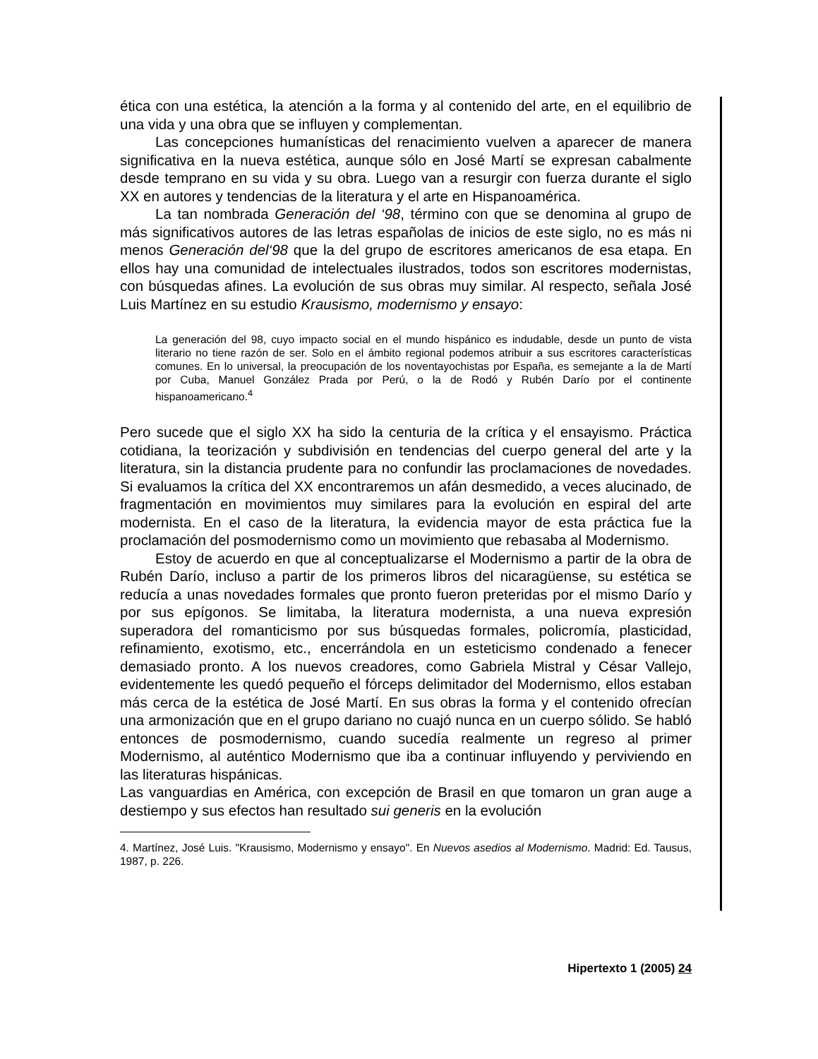ética con una estética, la atención a la forma y al contenido del arte, en el equilibrio de una vida y una obra que se influyen y complementan.
Las concepciones humanísticas del renacimiento vuelven a aparecer de manera significativa en la nueva estética, aunque sólo en José Martí se expresan cabalmente desde temprano en su vida y su obra. Luego van a resurgir con fuerza durante el siglo XX en autores y tendencias de la literatura y el arte en Hispanoamérica.
La tan nombrada Generación del ‘98, término con que se denomina al grupo de más significativos autores de las letras españolas de inicios de este siglo, no es más ni menos Generación del‘98 que la del grupo de escritores americanos de esa etapa. En ellos hay una comunidad de intelectuales ilustrados, todos son escritores modernistas, con búsquedas afines. La evolución de sus obras muy similar. Al respecto, señala José Luis Martínez en su estudio Krausismo, modernismo y ensayo:
La generación del 98, cuyo impacto social en el mundo hispánico es indudable, desde un punto de vista literario no tiene razón de ser. Solo en el ámbito regional podemos atribuir a sus escritores características comunes. En lo universal, la preocupación de los noventayochistas por España, es semejante a la de Martí por Cuba, Manuel González Prada por Perú, o la de Rodó y Rubén Darío por el continente hispanoamericano.<sup>4</sup>
Pero sucede que el siglo XX ha sido la centuria de la crítica y el ensayismo. Práctica cotidiana, la teorización y subdivisión en tendencias del cuerpo general del arte y la literatura, sin la distancia prudente para no confundir las proclamaciones de novedades. Si evaluamos la crítica del XX encontraremos un afán desmedido, a veces alucinado, de fragmentación en movimientos muy similares para la evolución en espiral del arte modernista. En el caso de la literatura, la evidencia mayor de esta práctica fue la proclamación del posmodernismo como un movimiento que rebasaba al Modernismo.
Estoy de acuerdo en que al conceptualizarse el Modernismo a partir de la obra de Rubén Darío, incluso a partir de los primeros libros del nicaragüense, su estética se reducía a unas novedades formales que pronto fueron preteridas por el mismo Darío y por sus epígonos. Se limitaba, la literatura modernista, a una nueva expresión superadora del romanticismo por sus búsquedas formales, policromía, plasticidad, refinamiento, exotismo, etc., encerrándola en un esteticismo condenado a fenecer demasiado pronto. A los nuevos creadores, como Gabriela Mistral y César Vallejo, evidentemente les quedó pequeño el fórceps delimitador del Modernismo, ellos estaban más cerca de la estética de José Martí. En sus obras la forma y el contenido ofrecían una armonización que en el grupo dariano no cuajó nunca en un cuerpo sólido. Se habló entonces de posmodernismo, cuando sucedía realmente un regreso al primer Modernismo, al auténtico Modernismo que iba a continuar influyendo y perviviendo en las literaturas hispánicas.
Las vanguardias en América, con excepción de Brasil en que tomaron un gran auge a destiempo y sus efectos han resultado sui generis en la evolución
4. Martínez, José Luis. "Krausismo, Modernismo y ensayo". En Nuevos asedios al Modernismo. Madrid: Ed. Tausus, 1987, p. 226.
Hipertexto 1 (2005) 24